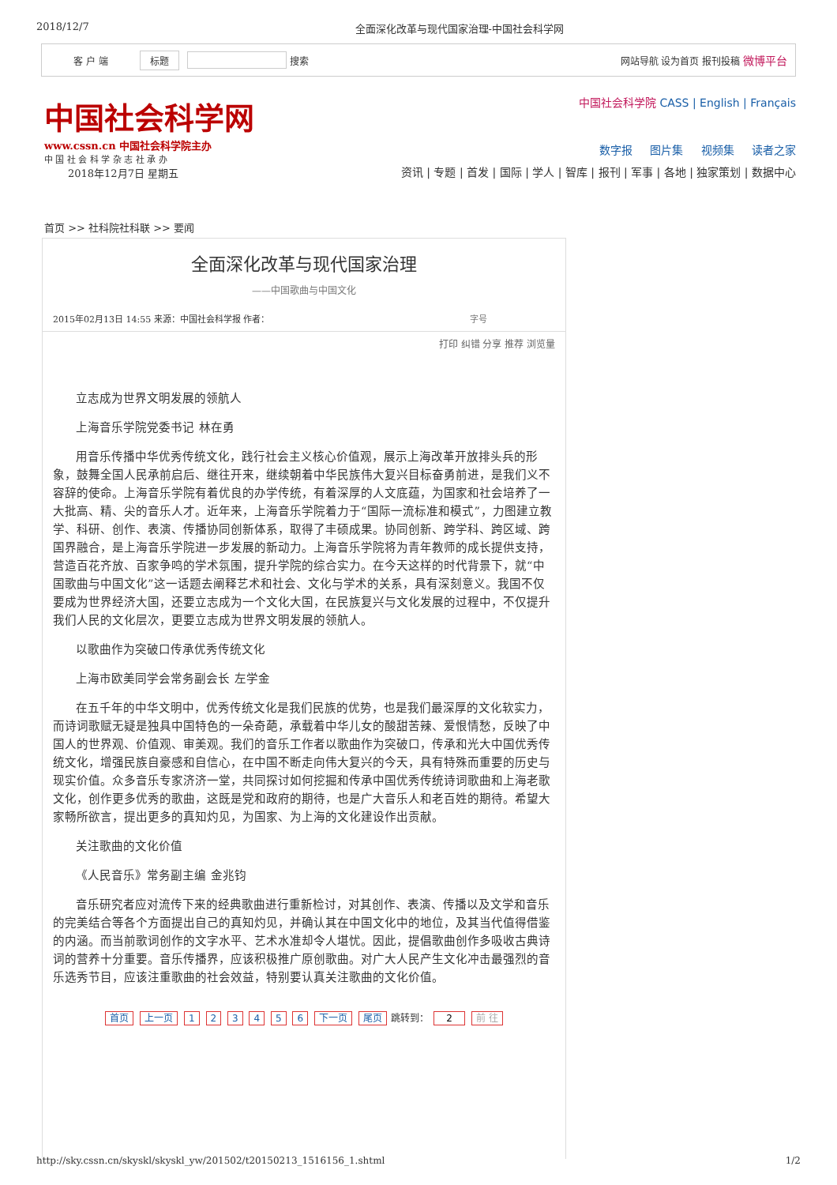2018/12/7 全面深化改革与现代国家治理-中国社会科学网
客 户 端 标题 搜索 网站导航 设为首页 报刊投稿 微博平台
中国社会科学网
www.cssn.cn 中国社会科学院主办
中 国 社 会 科 学 杂 志 社 承 办
2018年12月7日 星期五
中国社会科学院 CASS | English | Français
数字报 图片集 视频集 读者之家
资讯 | 专题 | 首发 | 国际 | 学人 | 智库 | 报刊 | 军事 | 各地 | 独家策划 | 数据中心
首页 >> 社科院社科联 >> 要闻
全面深化改革与现代国家治理
——中国歌曲与中国文化
2015年02月13日 14:55 来源：中国社会科学报 作者： 字号
打印 纠错 分享 推荐 浏览量
立志成为世界文明发展的领航人
上海音乐学院党委书记 林在勇
用音乐传播中华优秀传统文化，践行社会主义核心价值观，展示上海改革开放排头兵的形象，鼓舞全国人民承前启后、继往开来，继续朝着中华民族伟大复兴目标奋勇前进，是我们义不容辞的使命。上海音乐学院有着优良的办学传统，有着深厚的人文底蕴，为国家和社会培养了一大批高、精、尖的音乐人才。近年来，上海音乐学院着力于“国际一流标准和模式”，力图建立教学、科研、创作、表演、传播协同创新体系，取得了丰硕成果。协同创新、跨学科、跨区域、跨国界融合，是上海音乐学院进一步发展的新动力。上海音乐学院将为青年教师的成长提供支持，营造百花齐放、百家争鸣的学术氛围，提升学院的综合实力。在今天这样的时代背景下，就“中国歌曲与中国文化”这一话题去阐释艺术和社会、文化与学术的关系，具有深刻意义。我国不仅要成为世界经济大国，还要立志成为一个文化大国，在民族复兴与文化发展的过程中，不仅提升我们人民的文化层次，更要立志成为世界文明发展的领航人。
以歌曲作为突破口传承优秀传统文化
上海市欧美同学会常务副会长 左学金
在五千年的中华文明中，优秀传统文化是我们民族的优势，也是我们最深厚的文化软实力，而诗词歌赋无疑是独具中国特色的一朵奇葩，承载着中华儿女的酸甜苦辣、爱恨情愁，反映了中国人的世界观、价值观、审美观。我们的音乐工作者以歌曲作为突破口，传承和光大中国优秀传统文化，增强民族自豪感和自信心，在中国不断走向伟大复兴的今天，具有特殊而重要的历史与现实价值。众多音乐专家济济一堂，共同探讨如何挖掘和传承中国优秀传统诗词歌曲和上海老歌文化，创作更多优秀的歌曲，这既是党和政府的期待，也是广大音乐人和老百姓的期待。希望大家畅所欲言，提出更多的真知灼见，为国家、为上海的文化建设作出贡献。
关注歌曲的文化价值
《人民音乐》常务副主编 金兆钧
音乐研究者应对流传下来的经典歌曲进行重新检讨，对其创作、表演、传播以及文学和音乐的完美结合等各个方面提出自己的真知灼见，并确认其在中国文化中的地位，及其当代值得借鉴的内涵。而当前歌词创作的文字水平、艺术水准却令人堪忧。因此，提倡歌曲创作多吸收古典诗词的营养十分重要。音乐传播界，应该积极推广原创歌曲。对广大人民产生文化冲击最强烈的音乐选秀节目，应该注重歌曲的社会效益，特别要认真关注歌曲的文化价值。
首页 上一页 1 2 3 4 5 6 下一页 尾页 跳转到： 2 前 往
http://sky.cssn.cn/skyskl/skyskl_yw/201502/t20150213_1516156_1.shtml 1/2